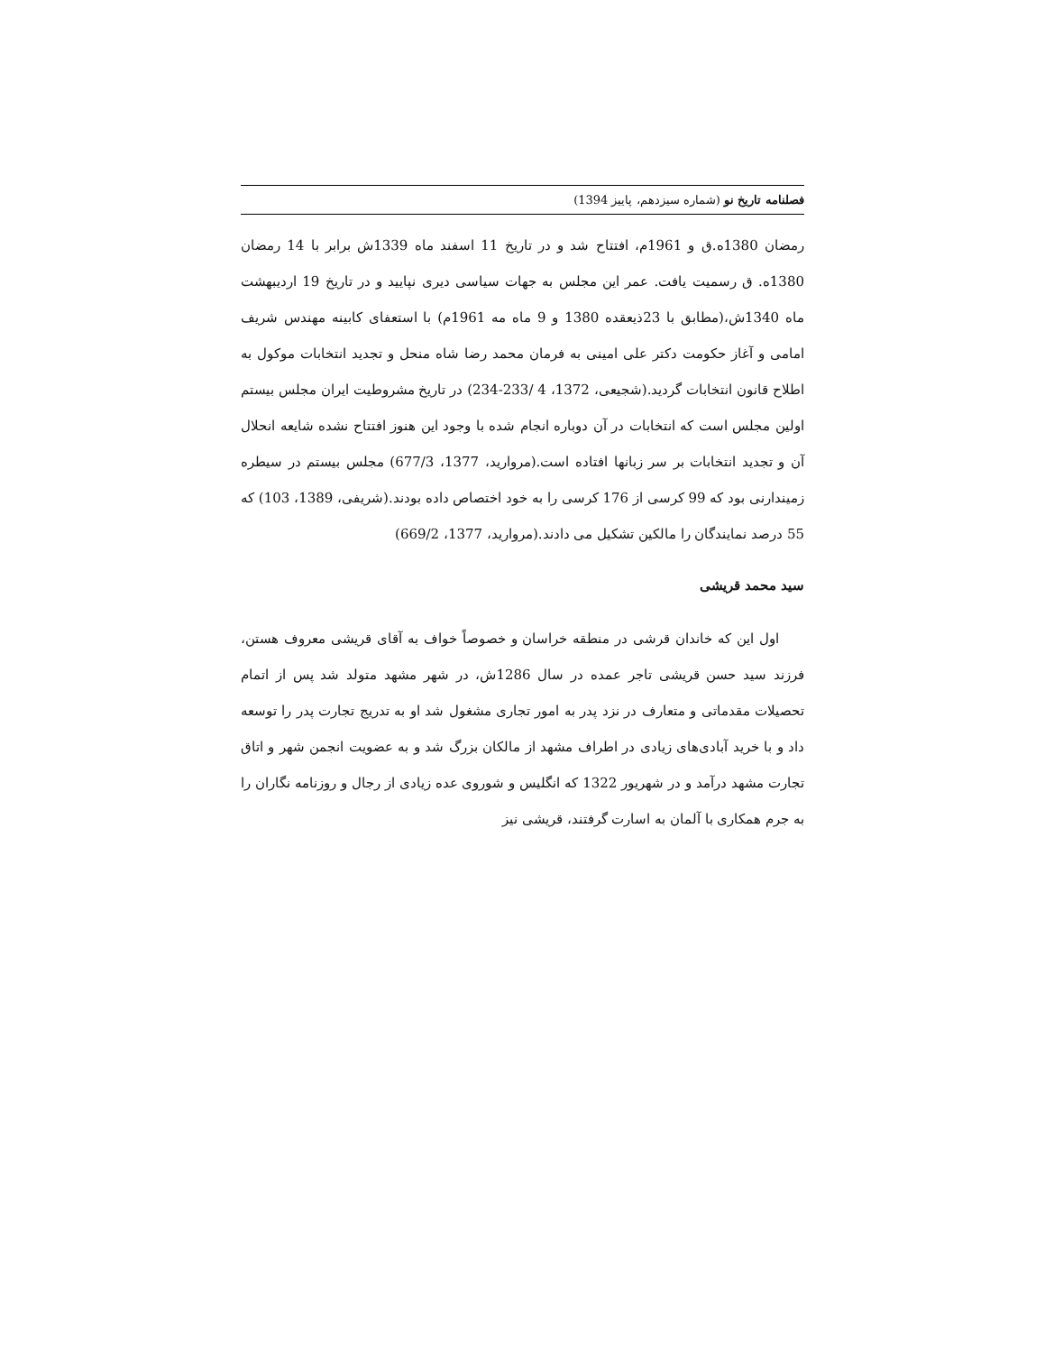فصلنامه تاریخ نو (شماره سیزدهم، پاییز 1394)
رمضان 1380ه.ق و 1961م، افتتاح شد و در تاریخ 11 اسفند ماه 1339ش برابر با 14 رمضان 1380ه. ق رسمیت یافت. عمر این مجلس به جهات سیاسی دیری نپایید و در تاریخ 19 اردیبهشت ماه 1340ش،(مطابق با 23ذیعقده 1380 و 9 ماه مه 1961م) با استعفای کابینه مهندس شریف امامی و آغاز حکومت دکتر علی امینی به فرمان محمد رضا شاه منحل و تجدید انتخابات موکول به اطلاح قانون انتخابات گردید.(شجیعی، 1372، 4 /233-234) در تاریخ مشروطیت ایران مجلس بیستم اولین مجلس است که انتخابات در آن دوباره انجام شده با وجود این هنوز افتتاح نشده شایعه انحلال آن و تجدید انتخابات بر سر زبانها افتاده است.(مروارید، 1377، 677/3) مجلس بیستم در سیطره زمیندارنی بود که 99 کرسی از 176 کرسی را به خود اختصاص داده بودند.(شریفی، 1389، 103) که 55 درصد نمایندگان را مالکین تشکیل می دادند.(مروارید، 1377، 669/2)
سید محمد قریشی
اول این که خاندان قرشی در منطقه خراسان و خصوصاً خواف به آقای قریشی معروف هستن، فرزند سید حسن قریشی تاجر عمده در سال 1286ش، در شهر مشهد متولد شد پس از اتمام تحصیلات مقدماتی و متعارف در نزد پدر به امور تجاری مشغول شد او به تدریج تجارت پدر را توسعه داد و با خرید آبادی‌های زیادی در اطراف مشهد از مالکان بزرگ شد و به عضویت انجمن شهر و اتاق تجارت مشهد درآمد و در شهریور 1322 که انگلیس و شوروی عده زیادی از رجال و روزنامه نگاران را به جرم همکاری با آلمان به اسارت گرفتند، قریشی نیز